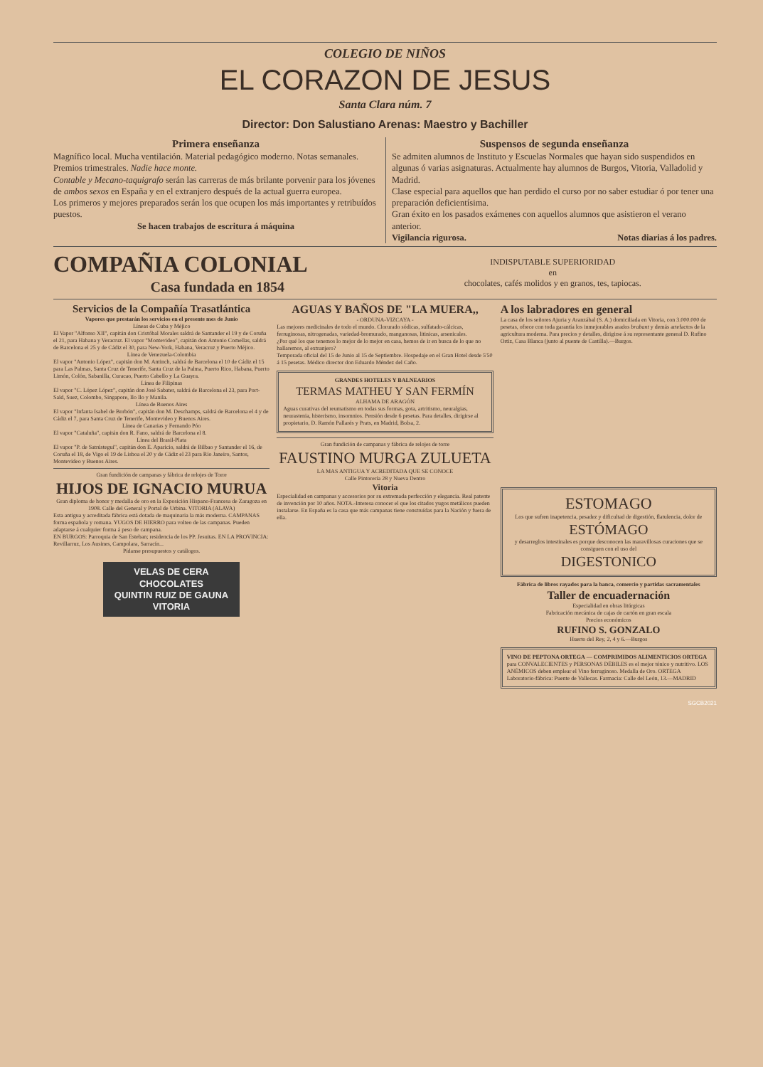COLEGIO DE NIÑOS
EL CORAZON DE JESUS
Santa Clara núm. 7
Director: Don Salustiano Arenas: Maestro y Bachiller
Primera enseñanza
Magnífico local. Mucha ventilación. Material pedagógico moderno. Notas semanales. Premios trimestrales. Nadie hace monte.
Contable y Mecano-taquigrafo serán las carreras de más brilante porvenir para los jóvenes de ambos sexos en España y en el extranjero después de la actual guerra europea.
Los primeros y mejores preparados serán los que ocupen los más importantes y retribuídos puestos.
Se hacen trabajos de escritura á máquina
Suspensos de segunda enseñanza
Se admiten alumnos de Instituto y Escuelas Normales que hayan sido suspendidos en algunas ó varias asignaturas. Actualmente hay alumnos de Burgos, Vitoria, Valladolid y Madrid.
Clase especial para aquellos que han perdido el curso por no saber estudiar ó por tener una preparación deficientísima.
Gran éxito en los pasados exámenes con aquellos alumnos que asistieron el verano anterior.
Vigilancia rigurosa. Notas diarias á los padres.
COMPAÑIA COLONIAL
Casa fundada en 1854
INDISPUTABLE SUPERIORIDAD
en
chocolates, cafés molidos y en granos, tes, tapiocas.
Servicios de la Compañía Trasatlántica
Vapores que prestarán los servicios en el presente mes de Junio
Líneas de Cuba y Méjico
El Vapor "Alfonso XII", capitán don Cristóbal Morales saldrá de Santander el 19 y de Coruña el 21, para Habana y Veracruz. El vapor "Montevideo", capitán don Antonio Comellas, saldrá de Barcelona el 25 y de Cádiz el 30, para New-York, Habana, Veracruz y Puerto Méjico.
Línea de Venezuela-Colombia
El vapor "Antonio López", capitán don M. Antinch, saldrá de Barcelona el 10 de Cádiz el 15 para Las Palmas, Santa Cruz de Tenerife, Santa Cruz de la Palma, Puerto Rico, Habana, Puerto Limón, Colón, Sabanilla, Curacao, Puerto Cabello y La Guayra.
Línea de Filipinas
El vapor "C. López López", capitán don José Sabater, saldrá de Barcelona el 23, para Port-Saïd, Suez, Colombo, Singapore, Ilo Ilo y Manila.
Línea de Buenos Aires
El vapor "Infanta Isabel de Borbón", capitán don M. Deschamps, saldrá de Barcelona el 4 y de Cádiz el 7, para Santa Cruz de Tenerife, Montevideo y Buenos Aires.
Línea de Canarias y Fernando Póo
El vapor "Cataluña", capitán don R. Fano, saldrá de Barcelona el 8.
Línea del Brasil-Plata
El vapor "P. de Satrústegui", capitán don E. Aparicio, saldrá de Bilbao y Santander el 16, de Coruña el 18, de Vigo el 19 de Lisboa el 20 y de Cádiz el 23 para Río Janeiro, Santos, Montevideo y Buenos Aires.
Gran fundición de campanas y fábrica de relojes de Torre
HIJOS DE IGNACIO MURUA
Gran diploma de honor y medalla de oro en la Exposición Hispano-Francesa de Zaragoza en 1908. Calle del General y Portal de Urbina. VITORIA (ALAVA)
Esta antigua y acreditada fábrica está dotada de maquinaria la más moderna. CAMPANAS forma española y romana. YUGOS DE HIERRO para volteo de las campanas. Pueden adaptarse á cualquier forma á peso de campana.
EN BURGOS: Parroquia de San Esteban; residencia de los PP. Jesuitas. EN LA PROVINCIA: Revillarruz, Los Ausines, Campolara, Sarracín...
Pídanse presupuestos y catálogos.
VELAS DE CERA
CHOCOLATES
QUINTIN RUIZ DE GAUNA
VITORIA
AGUAS Y BAÑOS DE "LA MUERA,,
- ORDUNA-VIZCAYA -
Las mejores medicinales de todo el mundo. Clorurado sódicas, sulfatado-cálcicas, ferruginosas, nitrogenadas, variedad-bromurado, manganosas, litinicas, arsenicales.
¿Por qué los que tenemos lo mejor de lo mejor en casa, hemos de ir en busca de lo que no hallaremos, al extranjero?
Temporada oficial del 15 de Junio al 15 de Septiembre. Hospedaje en el Gran Hotel desde 5'50 á 15 pesetas. Médico director don Eduardo Méndez del Caño.
GRANDES HOTELES Y BALNEARIOS
TERMAS MATHEU Y SAN FERMÍN
ALHAMA DE ARAGÓN
Aguas curativas del reumatismo en todas sus formas, gota, artritismo, neuralgias, neurastenia, histerismo, insomnios. Pensión desde 6 pesetas. Para detalles, dirigirse al propietario, D. Ramón Pallarés y Prats, en Madrid, Bolsa, 2.
Gran fundición de campanas y fábrica de relojes de torre
FAUSTINO MURGA ZULUETA
LA MAS ANTIGUA Y ACREDITADA QUE SE CONOCE
Calle Pintorería 28 y Nueva Dentro
Vitoria
Especialidad en campanas y accesorios por su extremada perfección y elegancia. Real patente de invención por 10 años. NOTA.-Interesa conocer el que los citados yugos metálicos pueden instalarse. En España es la casa que más campanas tiene construídas para la Nación y fuera de ella.
A los labradores en general
La casa de los señores Ajuria y Aranzábal (S. A.) domiciliada en Vitoria, con 3.000.000 de pesetas, ofrece con toda garantía los inmejorables arados brabant y demás artefactos de la agricultura moderna. Para precios y detalles, dirigirse á su representante general D. Rufino Ortiz, Casa Blanca (junto al puente de Castilla).—Burgos.
ESTOMAGO
Los que sufren inapetencia, pesadez y dificultad de digestión, flatulencia, dolor de
ESTÓMAGO
y desarreglos intestinales es porque desconocen las maravillosas curaciones que se consiguen con el uso del
DIGESTONICO
Fábrica de libros rayados para la banca, comercio y partidas sacramentales
Taller de encuadernación
Especialidad en obras litúrgicas
Fabricación mecánica de cajas de cartón en gran escala
Precios económicos
RUFINO S. GONZALO
Huerto del Rey, 2, 4 y 6.—Burgos
VINO DE PEPTONA ORTEGA — COMPRIMIDOS ALIMENTICIOS ORTEGA
para CONVALECIENTES y PERSONAS DÉBILES es el mejor tónico y nutritivo. LOS ANÉMICOS deben emplear el Vino ferruginoso. Medalla de Oro. ORTEGA Laboratorio-fábrica: Puente de Vallecas. Farmacia: Calle del León, 13.—MADRID
SGCB2021